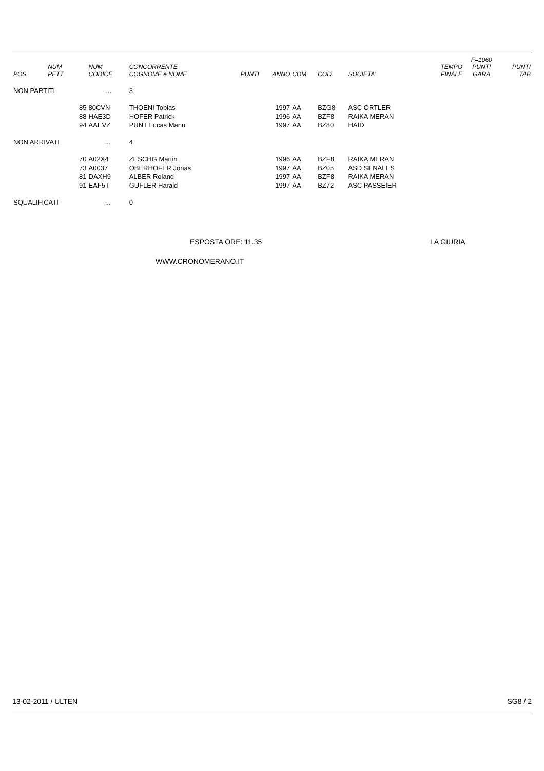| POS | NUM PETT | NUM CODICE | CONCORRENTE COGNOME e NOME | PUNTI | ANNO | COM | COD. | SOCIETA' | TEMPO FINALE | F=1060 PUNTI GARA | PUNTI TAB |
| --- | --- | --- | --- | --- | --- | --- | --- | --- | --- | --- | --- |
| NON PARTITI | | .... | 3 | | | | | | | | |
| | 85 | 80CVN | THOENI Tobias | | 1997 | AA | BZG8 | ASC ORTLER | | | |
| | 88 | HAE3D | HOFER Patrick | | 1996 | AA | BZF8 | RAIKA MERAN | | | |
| | 94 | AAEVZ | PUNT Lucas Manu | | 1997 | AA | BZ80 | HAID | | | |
| NON ARRIVATI | | ... | 4 | | | | | | | | |
| | 70 | A02X4 | ZESCHG Martin | | 1996 | AA | BZF8 | RAIKA MERAN | | | |
| | 73 | A0037 | OBERHOFER Jonas | | 1997 | AA | BZ05 | ASD SENALES | | | |
| | 81 | DAXH9 | ALBER Roland | | 1997 | AA | BZF8 | RAIKA MERAN | | | |
| | 91 | EAF5T | GUFLER Harald | | 1997 | AA | BZ72 | ASC PASSEIER | | | |
| SQUALIFICATI | | ... | 0 | | | | | | | | |
ESPOSTA ORE: 11.35 LA GIURIA
WWW.CRONOMERANO.IT
13-02-2011 / ULTEN SG8 / 2